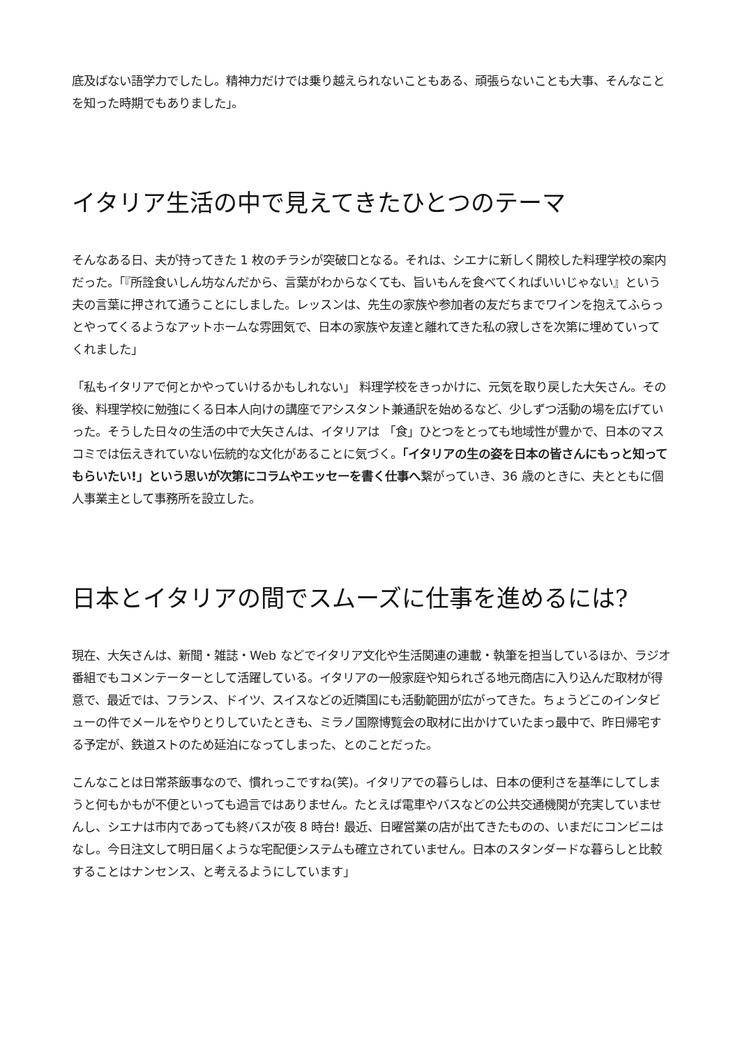底及ばない語学力でしたし。精神力だけでは乗り越えられないこともある、頑張らないことも大事、そんなことを知った時期でもありました」。
イタリア生活の中で見えてきたひとつのテーマ
そんなある日、夫が持ってきた 1 枚のチラシが突破口となる。それは、シエナに新しく開校した料理学校の案内だった。「『所詮食いしん坊なんだから、言葉がわからなくても、旨いもんを食べてくればいいじゃない』という夫の言葉に押されて通うことにしました。レッスンは、先生の家族や参加者の友だちまでワインを抱えてふらっとやってくるようなアットホームな雰囲気で、日本の家族や友達と離れてきた私の寂しさを次第に埋めていってくれました」
「私もイタリアで何とかやっていけるかもしれない」 料理学校をきっかけに、元気を取り戻した大矢さん。その後、料理学校に勉強にくる日本人向けの講座でアシスタント兼通訳を始めるなど、少しずつ活動の場を広げていった。そうした日々の生活の中で大矢さんは、イタリアは 「食」ひとつをとっても地域性が豊かで、日本のマスコミでは伝えきれていない伝統的な文化があることに気づく。「イタリアの生の姿を日本の皆さんにもっと知ってもらいたい!」という思いが次第にコラムやエッセーを書く仕事へ繋がっていき、36 歳のときに、夫とともに個人事業主として事務所を設立した。
日本とイタリアの間でスムーズに仕事を進めるには?
現在、大矢さんは、新聞・雑誌・Web などでイタリア文化や生活関連の連載・執筆を担当しているほか、ラジオ番組でもコメンテーターとして活躍している。イタリアの一般家庭や知られざる地元商店に入り込んだ取材が得意で、最近では、フランス、ドイツ、スイスなどの近隣国にも活動範囲が広がってきた。ちょうどこのインタビューの件でメールをやりとりしていたときも、ミラノ国際博覧会の取材に出かけていたまっ最中で、昨日帰宅する予定が、鉄道ストのため延泊になってしまった、とのことだった。
こんなことは日常茶飯事なので、慣れっこですね(笑)。イタリアでの暮らしは、日本の便利さを基準にしてしまうと何もかもが不便といっても過言ではありません。たとえば電車やバスなどの公共交通機関が充実していませんし、シエナは市内であっても終バスが夜 8 時台! 最近、日曜営業の店が出てきたものの、いまだにコンビニはなし。今日注文して明日届くような宅配便システムも確立されていません。日本のスタンダードな暮らしと比較することはナンセンス、と考えるようにしています」